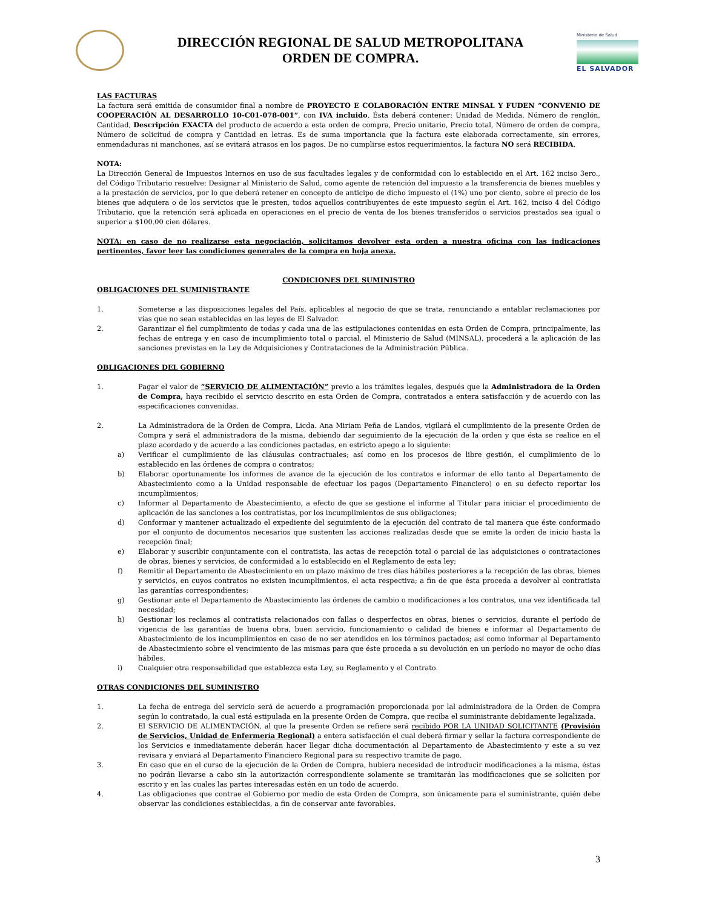DIRECCIÓN REGIONAL DE SALUD METROPOLITANA
ORDEN DE COMPRA.
Ministerio de Salud
EL SALVADOR
LAS FACTURAS
La factura será emitida de consumidor final a nombre de PROYECTO E COLABORACIÓN ENTRE MINSAL Y FUDEN “CONVENIO DE COOPERACIÓN AL DESARROLLO 10-C01-078-001”, con IVA incluido. Ésta deberá contener: Unidad de Medida, Número de renglón, Cantidad, Descripción EXACTA del producto de acuerdo a esta orden de compra, Precio unitario, Precio total, Número de orden de compra, Número de solicitud de compra y Cantidad en letras. Es de suma importancia que la factura este elaborada correctamente, sin errores, enmendaduras ni manchones, así se evitará atrasos en los pagos. De no cumplirse estos requerimientos, la factura NO será RECIBIDA.
NOTA:
La Dirección General de Impuestos Internos en uso de sus facultades legales y de conformidad con lo establecido en el Art. 162 inciso 3ero., del Código Tributario resuelve: Designar al Ministerio de Salud, como agente de retención del impuesto a la transferencia de bienes muebles y a la prestación de servicios, por lo que deberá retener en concepto de anticipo de dicho impuesto el (1%) uno por ciento, sobre el precio de los bienes que adquiera o de los servicios que le presten, todos aquellos contribuyentes de este impuesto según el Art. 162, inciso 4 del Código Tributario, que la retención será aplicada en operaciones en el precio de venta de los bienes transferidos o servicios prestados sea igual o superior a $100.00 cien dólares.
NOTA: en caso de no realizarse esta negociación, solicitamos devolver esta orden a nuestra oficina con las indicaciones pertinentes, favor leer las condiciones generales de la compra en hoja anexa.
CONDICIONES DEL SUMINISTRO
OBLIGACIONES DEL SUMINISTRANTE
1. Someterse a las disposiciones legales del País, aplicables al negocio de que se trata, renunciando a entablar reclamaciones por vías que no sean establecidas en las leyes de El Salvador.
2. Garantizar el fiel cumplimiento de todas y cada una de las estipulaciones contenidas en esta Orden de Compra, principalmente, las fechas de entrega y en caso de incumplimiento total o parcial, el Ministerio de Salud (MINSAL), procederá a la aplicación de las sanciones previstas en la Ley de Adquisiciones y Contrataciones de la Administración Pública.
OBLIGACIONES DEL GOBIERNO
1. Pagar el valor de “SERVICIO DE ALIMENTACIÓN” previo a los trámites legales, después que la Administradora de la Orden de Compra, haya recibido el servicio descrito en esta Orden de Compra, contratados a entera satisfacción y de acuerdo con las especificaciones convenidas.
2. La Administradora de la Orden de Compra, Licda. Ana Miriam Peña de Landos, vigilará el cumplimiento de la presente Orden de Compra y será el administradora de la misma, debiendo dar seguimiento de la ejecución de la orden y que ésta se realice en el plazo acordado y de acuerdo a las condiciones pactadas, en estricto apego a lo siguiente:
a) Verificar el cumplimiento de las cláusulas contractuales; así como en los procesos de libre gestión, el cumplimiento de lo establecido en las órdenes de compra o contratos;
b) Elaborar oportunamente los informes de avance de la ejecución de los contratos e informar de ello tanto al Departamento de Abastecimiento como a la Unidad responsable de efectuar los pagos (Departamento Financiero) o en su defecto reportar los incumplimientos;
c) Informar al Departamento de Abastecimiento, a efecto de que se gestione el informe al Titular para iniciar el procedimiento de aplicación de las sanciones a los contratistas, por los incumplimientos de sus obligaciones;
d) Conformar y mantener actualizado el expediente del seguimiento de la ejecución del contrato de tal manera que éste conformado por el conjunto de documentos necesarios que sustenten las acciones realizadas desde que se emite la orden de inicio hasta la recepción final;
e) Elaborar y suscribir conjuntamente con el contratista, las actas de recepción total o parcial de las adquisiciones o contrataciones de obras, bienes y servicios, de conformidad a lo establecido en el Reglamento de esta ley;
f) Remitir al Departamento de Abastecimiento en un plazo máximo de tres días hábiles posteriores a la recepción de las obras, bienes y servicios, en cuyos contratos no existen incumplimientos, el acta respectiva; a fin de que ésta proceda a devolver al contratista las garantías correspondientes;
g) Gestionar ante el Departamento de Abastecimiento las órdenes de cambio o modificaciones a los contratos, una vez identificada tal necesidad;
h) Gestionar los reclamos al contratista relacionados con fallas o desperfectos en obras, bienes o servicios, durante el período de vigencia de las garantías de buena obra, buen servicio, funcionamiento o calidad de bienes e informar al Departamento de Abastecimiento de los incumplimientos en caso de no ser atendidos en los términos pactados; así como informar al Departamento de Abastecimiento sobre el vencimiento de las mismas para que éste proceda a su devolución en un período no mayor de ocho días hábiles.
i) Cualquier otra responsabilidad que establezca esta Ley, su Reglamento y el Contrato.
OTRAS CONDICIONES DEL SUMINISTRO
1. La fecha de entrega del servicio será de acuerdo a programación proporcionada por lal administradora de la Orden de Compra según lo contratado, la cual está estipulada en la presente Orden de Compra, que reciba el suministrante debidamente legalizada.
2. El SERVICIO DE ALIMENTACIÓN, al que la presente Orden se refiere será recibido POR LA UNIDAD SOLICITANTE (Provisión de Servicios, Unidad de Enfermería Regional) a entera satisfacción el cual deberá firmar y sellar la factura correspondiente de los Servicios e inmediatamente deberán hacer llegar dicha documentación al Departamento de Abastecimiento y este a su vez revisara y enviará al Departamento Financiero Regional para su respectivo tramite de pago.
3. En caso que en el curso de la ejecución de la Orden de Compra, hubiera necesidad de introducir modificaciones a la misma, éstas no podrán llevarse a cabo sin la autorización correspondiente solamente se tramitarán las modificaciones que se soliciten por escrito y en las cuales las partes interesadas estén en un todo de acuerdo.
4. Las obligaciones que contrae el Gobierno por medio de esta Orden de Compra, son únicamente para el suministrante, quién debe observar las condiciones establecidas, a fin de conservar ante favorables.
3